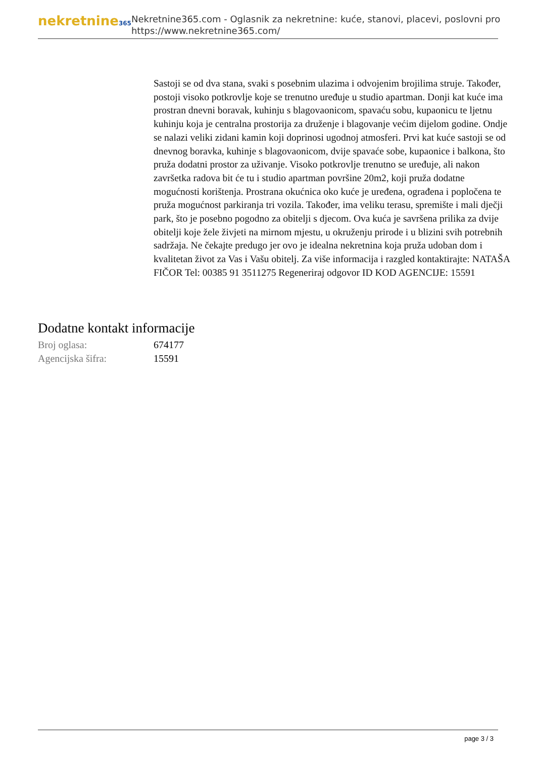nekretnine365
Nekretnine365.com - Oglasnik za nekretnine: kuće, stanovi, placevi, poslovni pro
https://www.nekretnine365.com/
Sastoji se od dva stana, svaki s posebnim ulazima i odvojenim brojilima struje. Također, postoji visoko potkrovlje koje se trenutno uređuje u studio apartman. Donji kat kuće ima prostran dnevni boravak, kuhinju s blagovaonicom, spavaću sobu, kupaonicu te ljetnu kuhinju koja je centralna prostorija za druženje i blagovanje većim dijelom godine. Ondje se nalazi veliki zidani kamin koji doprinosi ugodnoj atmosferi. Prvi kat kuće sastoji se od dnevnog boravka, kuhinje s blagovaonicom, dvije spavaće sobe, kupaonice i balkona, što pruža dodatni prostor za uživanje. Visoko potkrovlje trenutno se uređuje, ali nakon završetka radova bit će tu i studio apartman površine 20m2, koji pruža dodatne mogućnosti korištenja. Prostrana okućnica oko kuće je uređena, ograđena i popločena te pruža mogućnost parkiranja tri vozila. Također, ima veliku terasu, spremište i mali dječji park, što je posebno pogodno za obitelji s djecom. Ova kuća je savršena prilika za dvije obitelji koje žele živjeti na mirnom mjestu, u okruženju prirode i u blizini svih potrebnih sadržaja. Ne čekajte predugo jer ovo je idealna nekretnina koja pruža udoban dom i kvalitetan život za Vas i Vašu obitelj. Za više informacija i razgled kontaktirajte: NATAŠA FIČOR Tel: 00385 91 3511275 Regeneriraj odgovor ID KOD AGENCIJE: 15591
Dodatne kontakt informacije
| Broj oglasa: | 674177 |
| Agencijska šifra: | 15591 |
page 3 / 3